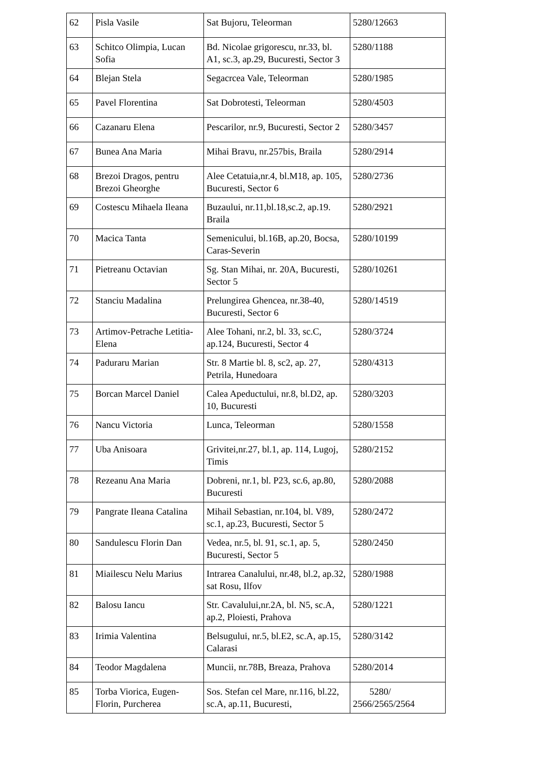| 62 | Pisla Vasile | Sat Bujoru, Teleorman | 5280/12663 |
| 63 | Schitco Olimpia, Lucan Sofia | Bd. Nicolae grigorescu, nr.33, bl. A1, sc.3, ap.29, Bucuresti, Sector 3 | 5280/1188 |
| 64 | Blejan Stela | Segacrcea Vale, Teleorman | 5280/1985 |
| 65 | Pavel Florentina | Sat Dobrotesti, Teleorman | 5280/4503 |
| 66 | Cazanaru Elena | Pescarilor, nr.9, Bucuresti, Sector 2 | 5280/3457 |
| 67 | Bunea Ana Maria | Mihai Bravu, nr.257bis, Braila | 5280/2914 |
| 68 | Brezoi Dragos, pentru Brezoi Gheorghe | Alee Cetatuia,nr.4, bl.M18, ap. 105, Bucuresti, Sector 6 | 5280/2736 |
| 69 | Costescu Mihaela Ileana | Buzaului, nr.11,bl.18,sc.2, ap.19. Braila | 5280/2921 |
| 70 | Macica Tanta | Semenicului, bl.16B, ap.20, Bocsa, Caras-Severin | 5280/10199 |
| 71 | Pietreanu Octavian | Sg. Stan Mihai, nr. 20A, Bucuresti, Sector 5 | 5280/10261 |
| 72 | Stanciu Madalina | Prelungirea Ghencea, nr.38-40, Bucuresti, Sector 6 | 5280/14519 |
| 73 | Artimov-Petrache Letitia-Elena | Alee Tohani, nr.2, bl. 33, sc.C, ap.124, Bucuresti, Sector 4 | 5280/3724 |
| 74 | Paduraru Marian | Str. 8 Martie bl. 8, sc2, ap. 27, Petrila, Hunedoara | 5280/4313 |
| 75 | Borcan Marcel Daniel | Calea Apeductului, nr.8, bl.D2, ap. 10, Bucuresti | 5280/3203 |
| 76 | Nancu Victoria | Lunca, Teleorman | 5280/1558 |
| 77 | Uba Anisoara | Grivitei,nr.27, bl.1, ap. 114, Lugoj, Timis | 5280/2152 |
| 78 | Rezeanu Ana Maria | Dobreni, nr.1, bl. P23, sc.6, ap.80, Bucuresti | 5280/2088 |
| 79 | Pangrate Ileana Catalina | Mihail Sebastian, nr.104, bl. V89, sc.1, ap.23, Bucuresti, Sector 5 | 5280/2472 |
| 80 | Sandulescu Florin Dan | Vedea, nr.5, bl. 91, sc.1, ap. 5, Bucuresti, Sector 5 | 5280/2450 |
| 81 | Miailescu Nelu Marius | Intrarea Canalului, nr.48, bl.2, ap.32, sat Rosu, Ilfov | 5280/1988 |
| 82 | Balosu Iancu | Str. Cavalului,nr.2A, bl. N5, sc.A, ap.2, Ploiesti, Prahova | 5280/1221 |
| 83 | Irimia Valentina | Belsugului, nr.5, bl.E2, sc.A, ap.15, Calarasi | 5280/3142 |
| 84 | Teodor Magdalena | Muncii, nr.78B, Breaza, Prahova | 5280/2014 |
| 85 | Torba Viorica, Eugen-Florin, Purcherea | Sos. Stefan cel Mare, nr.116, bl.22, sc.A, ap.11, Bucuresti, | 5280/ 2566/2565/2564 |